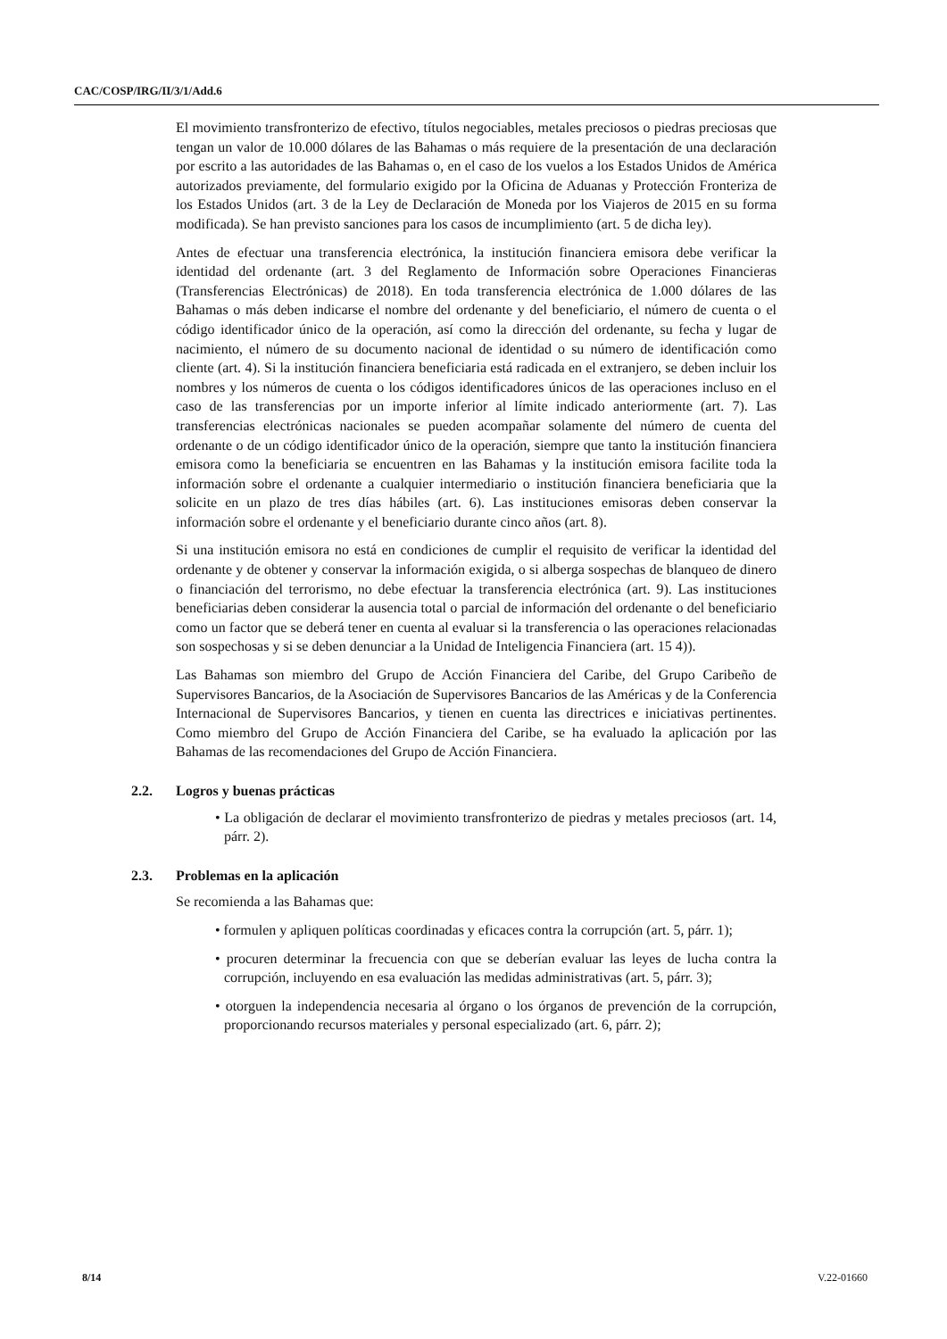CAC/COSP/IRG/II/3/1/Add.6
El movimiento transfronterizo de efectivo, títulos negociables, metales preciosos o piedras preciosas que tengan un valor de 10.000 dólares de las Bahamas o más requiere de la presentación de una declaración por escrito a las autoridades de las Bahamas o, en el caso de los vuelos a los Estados Unidos de América autorizados previamente, del formulario exigido por la Oficina de Aduanas y Protección Fronteriza de los Estados Unidos (art. 3 de la Ley de Declaración de Moneda por los Viajeros de 2015 en su forma modificada). Se han previsto sanciones para los casos de incumplimiento (art. 5 de dicha ley).
Antes de efectuar una transferencia electrónica, la institución financiera emisora debe verificar la identidad del ordenante (art. 3 del Reglamento de Información sobre Operaciones Financieras (Transferencias Electrónicas) de 2018). En toda transferencia electrónica de 1.000 dólares de las Bahamas o más deben indicarse el nombre del ordenante y del beneficiario, el número de cuenta o el código identificador único de la operación, así como la dirección del ordenante, su fecha y lugar de nacimiento, el número de su documento nacional de identidad o su número de identificación como cliente (art. 4). Si la institución financiera beneficiaria está radicada en el extranjero, se deben incluir los nombres y los números de cuenta o los códigos identificadores únicos de las operaciones incluso en el caso de las transferencias por un importe inferior al límite indicado anteriormente (art. 7). Las transferencias electrónicas nacionales se pueden acompañar solamente del número de cuenta del ordenante o de un código identificador único de la operación, siempre que tanto la institución financiera emisora como la beneficiaria se encuentren en las Bahamas y la institución emisora facilite toda la información sobre el ordenante a cualquier intermediario o institución financiera beneficiaria que la solicite en un plazo de tres días hábiles (art. 6). Las instituciones emisoras deben conservar la información sobre el ordenante y el beneficiario durante cinco años (art. 8).
Si una institución emisora no está en condiciones de cumplir el requisito de verificar la identidad del ordenante y de obtener y conservar la información exigida, o si alberga sospechas de blanqueo de dinero o financiación del terrorismo, no debe efectuar la transferencia electrónica (art. 9). Las instituciones beneficiarias deben considerar la ausencia total o parcial de información del ordenante o del beneficiario como un factor que se deberá tener en cuenta al evaluar si la transferencia o las operaciones relacionadas son sospechosas y si se deben denunciar a la Unidad de Inteligencia Financiera (art. 15 4)).
Las Bahamas son miembro del Grupo de Acción Financiera del Caribe, del Grupo Caribeño de Supervisores Bancarios, de la Asociación de Supervisores Bancarios de las Américas y de la Conferencia Internacional de Supervisores Bancarios, y tienen en cuenta las directrices e iniciativas pertinentes. Como miembro del Grupo de Acción Financiera del Caribe, se ha evaluado la aplicación por las Bahamas de las recomendaciones del Grupo de Acción Financiera.
2.2. Logros y buenas prácticas
• La obligación de declarar el movimiento transfronterizo de piedras y metales preciosos (art. 14, párr. 2).
2.3. Problemas en la aplicación
Se recomienda a las Bahamas que:
• formulen y apliquen políticas coordinadas y eficaces contra la corrupción (art. 5, párr. 1);
• procuren determinar la frecuencia con que se deberían evaluar las leyes de lucha contra la corrupción, incluyendo en esa evaluación las medidas administrativas (art. 5, párr. 3);
• otorguen la independencia necesaria al órgano o los órganos de prevención de la corrupción, proporcionando recursos materiales y personal especializado (art. 6, párr. 2);
8/14 V.22-01660